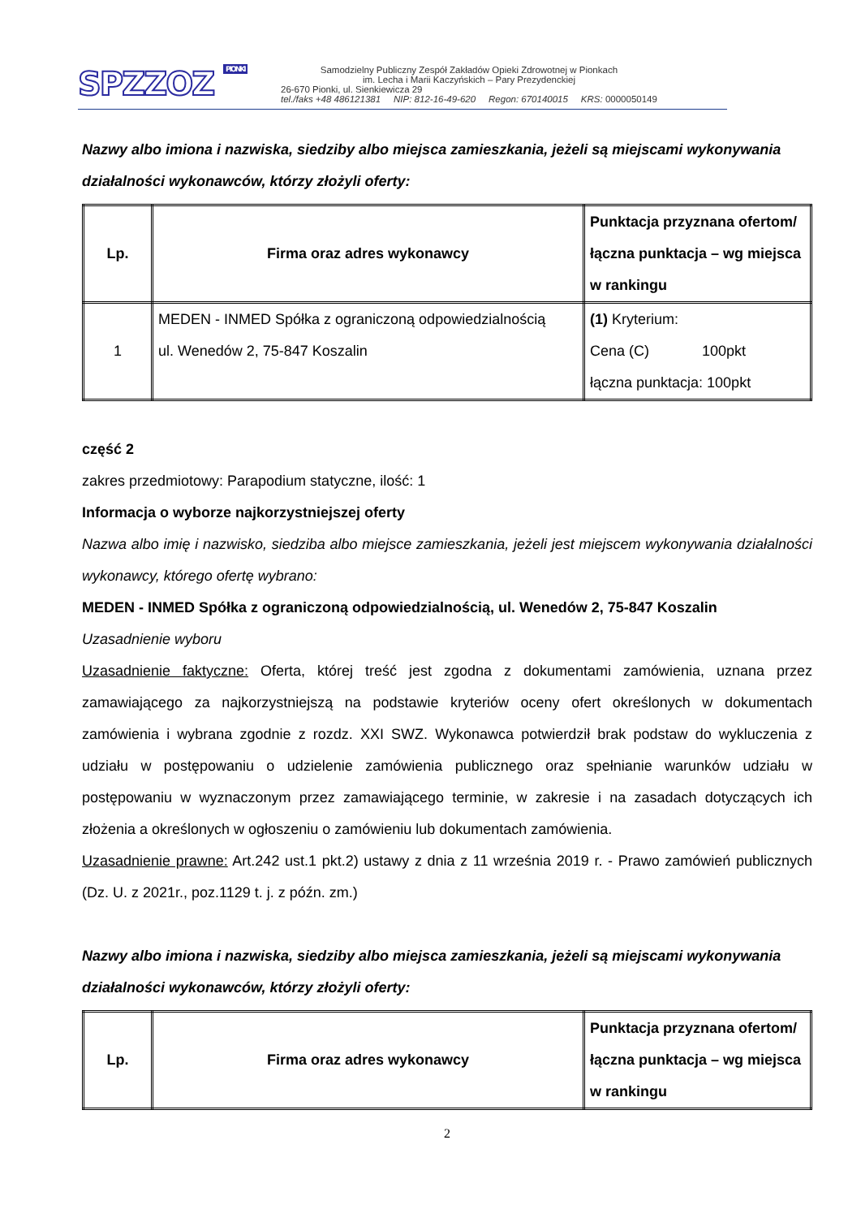SPZZOZ PIONKI
Samodzielny Publiczny Zespół Zakładów Opieki Zdrowotnej w Pionkach
im. Lecha i Marii Kaczyńskich – Pary Prezydenckiej
26-670 Pionki, ul. Sienkiewicza 29
tel./faks +48 486121381 NIP: 812-16-49-620 Regon: 670140015 KRS: 0000050149
Nazwy albo imiona i nazwiska, siedziby albo miejsca zamieszkania, jeżeli są miejscami wykonywania działalności wykonawców, którzy złożyli oferty:
| Lp. | Firma oraz adres wykonawcy | Punktacja przyznana ofertom/ łączna punktacja – wg miejsca w rankingu |
| --- | --- | --- |
| 1 | MEDEN - INMED Spółka z ograniczoną odpowiedzialnością ul. Wenedów 2, 75-847 Koszalin | (1) Kryterium: Cena (C) 100pkt łączna punktacja: 100pkt |
część 2
zakres przedmiotowy: Parapodium statyczne, ilość: 1
Informacja o wyborze najkorzystniejszej oferty
Nazwa albo imię i nazwisko, siedziba albo miejsce zamieszkania, jeżeli jest miejscem wykonywania działalności wykonawcy, którego ofertę wybrano:
MEDEN - INMED Spółka z ograniczoną odpowiedzialnością, ul. Wenedów 2, 75-847 Koszalin
Uzasadnienie wyboru
Uzasadnienie faktyczne: Oferta, której treść jest zgodna z dokumentami zamówienia, uznana przez zamawiającego za najkorzystniejszą na podstawie kryteriów oceny ofert określonych w dokumentach zamówienia i wybrana zgodnie z rozdz. XXI SWZ. Wykonawca potwierdził brak podstaw do wykluczenia z udziału w postępowaniu o udzielenie zamówienia publicznego oraz spełnianie warunków udziału w postępowaniu w wyznaczonym przez zamawiającego terminie, w zakresie i na zasadach dotyczących ich złożenia a określonych w ogłoszeniu o zamówieniu lub dokumentach zamówienia.
Uzasadnienie prawne: Art.242 ust.1 pkt.2) ustawy z dnia z 11 września 2019 r. - Prawo zamówień publicznych (Dz. U. z 2021r., poz.1129 t. j. z późn. zm.)
Nazwy albo imiona i nazwiska, siedziby albo miejsca zamieszkania, jeżeli są miejscami wykonywania działalności wykonawców, którzy złożyli oferty:
| Lp. | Firma oraz adres wykonawcy | Punktacja przyznana ofertom/ łączna punktacja – wg miejsca w rankingu |
| --- | --- | --- |
2